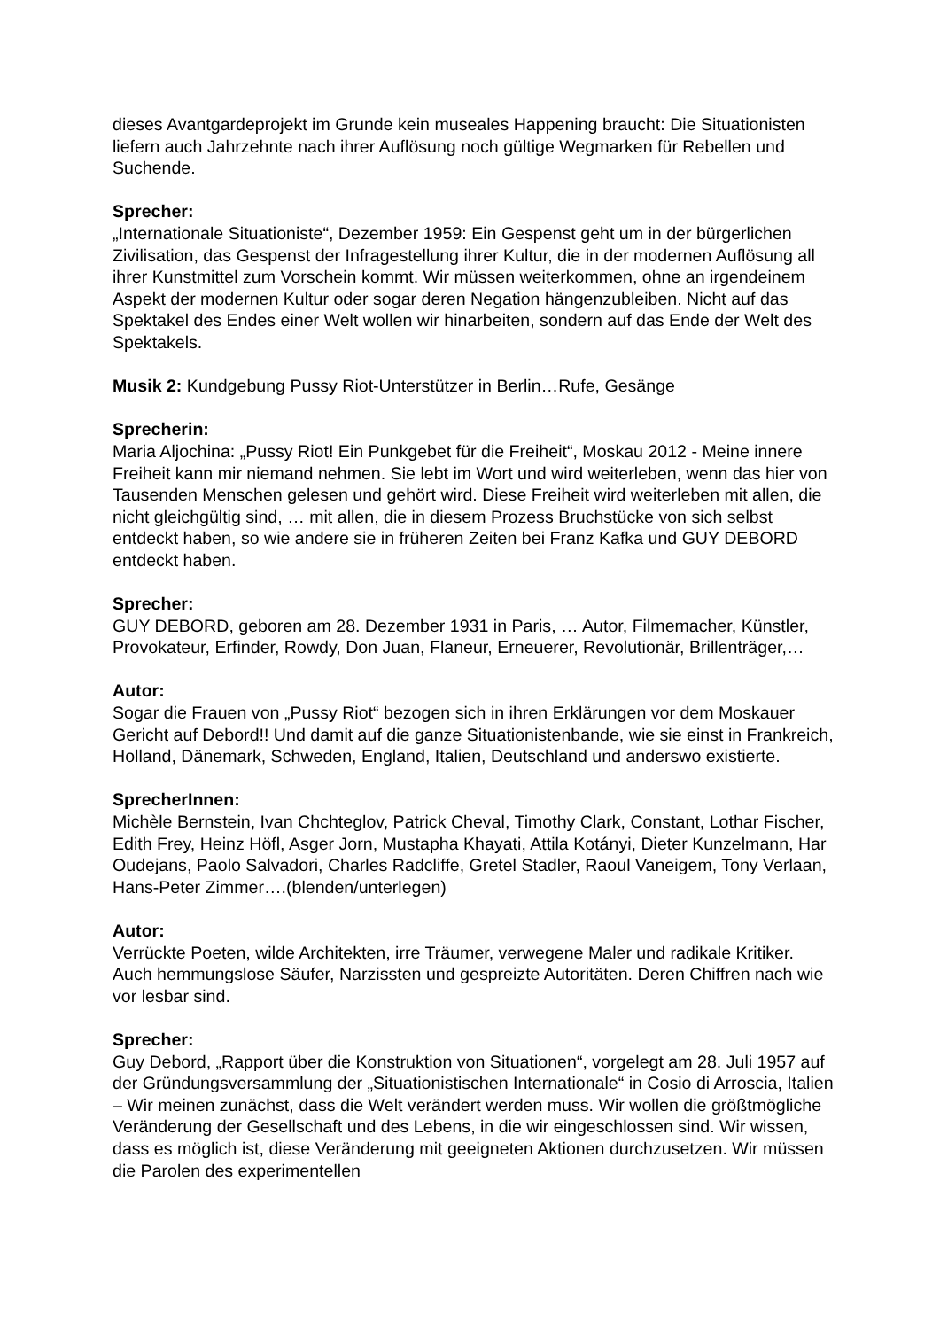dieses Avantgardeprojekt im Grunde kein museales Happening braucht: Die Situationisten liefern auch Jahrzehnte nach ihrer Auflösung noch gültige Wegmarken für Rebellen und Suchende.
Sprecher:
„Internationale Situationiste“, Dezember 1959: Ein Gespenst geht um in der bürgerlichen Zivilisation, das Gespenst der Infragestellung ihrer Kultur, die in der modernen Auflösung all ihrer Kunstmittel zum Vorschein kommt. Wir müssen weiterkommen, ohne an irgendeinem Aspekt der modernen Kultur oder sogar deren Negation hängenzubleiben. Nicht auf das Spektakel des Endes einer Welt wollen wir hinarbeiten, sondern auf das Ende der Welt des Spektakels.
Musik 2: Kundgebung Pussy Riot-Unterstützer in Berlin…Rufe, Gesänge
Sprecherin:
Maria Aljochina: „Pussy Riot! Ein Punkgebet für die Freiheit“, Moskau 2012 - Meine innere Freiheit kann mir niemand nehmen. Sie lebt im Wort und wird weiterleben, wenn das hier von Tausenden Menschen gelesen und gehört wird. Diese Freiheit wird weiterleben mit allen, die nicht gleichgültig sind, … mit allen, die in diesem Prozess Bruchstücke von sich selbst entdeckt haben, so wie andere sie in früheren Zeiten bei Franz Kafka und GUY DEBORD entdeckt haben.
Sprecher:
GUY DEBORD, geboren am 28. Dezember 1931 in Paris, … Autor, Filmemacher, Künstler, Provokateur, Erfinder, Rowdy, Don Juan, Flaneur, Erneuerer, Revolutionär, Brillenträger,…
Autor:
Sogar die Frauen von „Pussy Riot“ bezogen sich in ihren Erklärungen vor dem Moskauer Gericht auf Debord!! Und damit auf die ganze Situationistenbande, wie sie einst in Frankreich, Holland, Dänemark, Schweden, England, Italien, Deutschland und anderswo existierte.
SprecherInnen:
Michèle Bernstein, Ivan Chchteglov, Patrick Cheval, Timothy Clark, Constant, Lothar Fischer, Edith Frey, Heinz Höfl, Asger Jorn, Mustapha Khayati, Attila Kotányi, Dieter Kunzelmann, Har Oudejans, Paolo Salvadori, Charles Radcliffe, Gretel Stadler, Raoul Vaneigem, Tony Verlaan, Hans-Peter Zimmer….(blenden/unterlegen)
Autor:
Verrückte Poeten, wilde Architekten, irre Träumer, verwegene Maler und radikale Kritiker. Auch hemmungslose Säufer, Narzissten und gespreizte Autoritäten. Deren Chiffren nach wie vor lesbar sind.
Sprecher:
Guy Debord, „Rapport über die Konstruktion von Situationen“, vorgelegt am 28. Juli 1957 auf der Gründungsversammlung der „Situationistischen Internationale“ in Cosio di Arroscia, Italien – Wir meinen zunächst, dass die Welt verändert werden muss. Wir wollen die größtmögliche Veränderung der Gesellschaft und des Lebens, in die wir eingeschlossen sind. Wir wissen, dass es möglich ist, diese Veränderung mit geeigneten Aktionen durchzusetzen. Wir müssen die Parolen des experimentellen